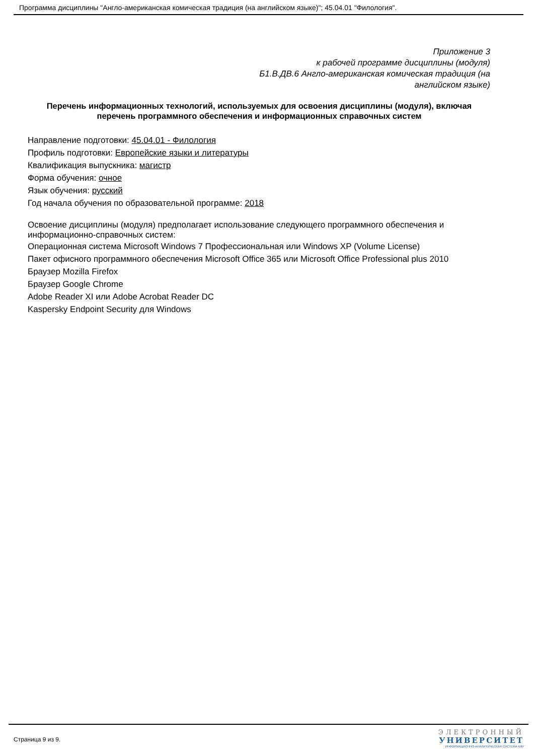Программа дисциплины "Англо-американская комическая традиция (на английском языке)"; 45.04.01 "Филология".
Приложение 3
к рабочей программе дисциплины (модуля)
Б1.В.ДВ.6 Англо-американская комическая традиция (на английском языке)
Перечень информационных технологий, используемых для освоения дисциплины (модуля), включая перечень программного обеспечения и информационных справочных систем
Направление подготовки: 45.04.01 - Филология
Профиль подготовки: Европейские языки и литературы
Квалификация выпускника: магистр
Форма обучения: очное
Язык обучения: русский
Год начала обучения по образовательной программе: 2018
Освоение дисциплины (модуля) предполагает использование следующего программного обеспечения и информационно-справочных систем:
Операционная система Microsoft Windows 7 Профессиональная или Windows XP (Volume License)
Пакет офисного программного обеспечения Microsoft Office 365 или Microsoft Office Professional plus 2010
Браузер Mozilla Firefox
Браузер Google Chrome
Adobe Reader XI или Adobe Acrobat Reader DC
Kaspersky Endpoint Security для Windows
Страница 9 из 9.
ЭЛЕКТРОННЫЙ
УНИВЕРСИТЕТ
ИНФОРМАЦИОННО-АНАЛИТИЧЕСКАЯ СИСТЕМА КФУ